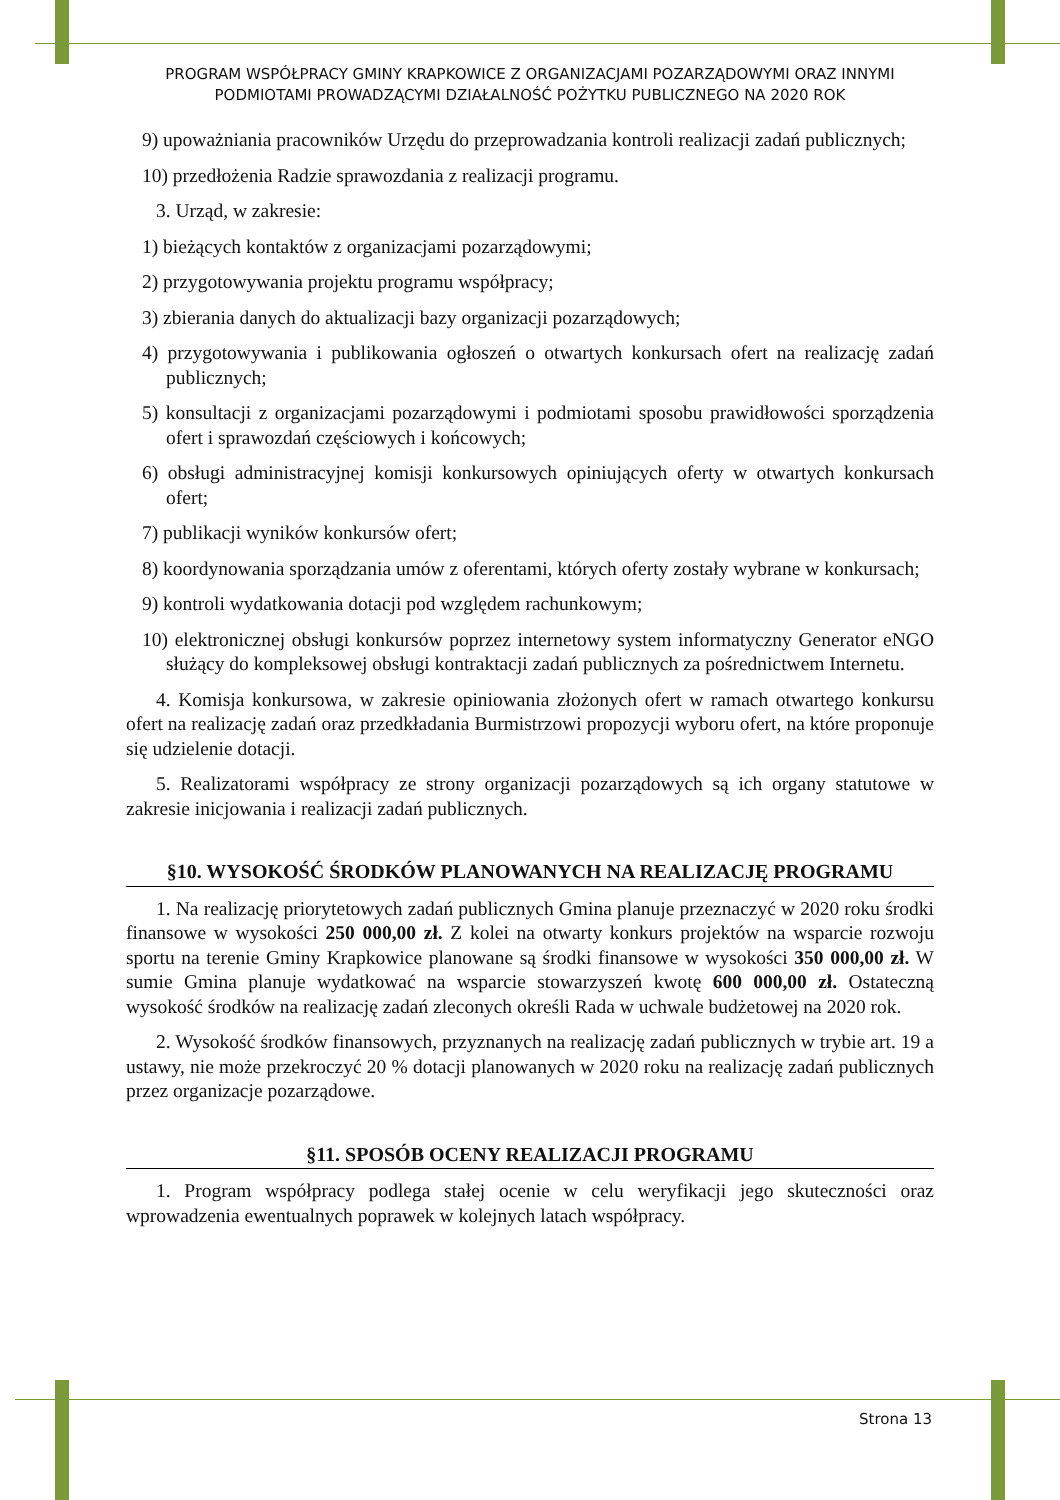PROGRAM WSPÓŁPRACY GMINY KRAPKOWICE Z ORGANIZACJAMI POZARZĄDOWYMI ORAZ INNYMI
PODMIOTAMI PROWADZĄCYMI DZIAŁALNOŚĆ POŻYTKU PUBLICZNEGO NA 2020 ROK
9) upoważniania pracowników Urzędu do przeprowadzania kontroli realizacji zadań publicznych;
10) przedłożenia Radzie sprawozdania z realizacji programu.
3. Urząd, w zakresie:
1) bieżących kontaktów z organizacjami pozarządowymi;
2) przygotowywania projektu programu współpracy;
3) zbierania danych do aktualizacji bazy organizacji pozarządowych;
4) przygotowywania i publikowania ogłoszeń o otwartych konkursach ofert na realizację zadań publicznych;
5) konsultacji z organizacjami pozarządowymi i podmiotami sposobu prawidłowości sporządzenia ofert i sprawozdań częściowych i końcowych;
6) obsługi administracyjnej komisji konkursowych opiniujących oferty w otwartych konkursach ofert;
7) publikacji wyników konkursów ofert;
8) koordynowania sporządzania umów z oferentami, których oferty zostały wybrane w konkursach;
9) kontroli wydatkowania dotacji pod względem rachunkowym;
10) elektronicznej obsługi konkursów poprzez internetowy system informatyczny Generator eNGO służący do kompleksowej obsługi kontraktacji zadań publicznych za pośrednictwem Internetu.
4. Komisja konkursowa, w zakresie opiniowania złożonych ofert w ramach otwartego konkursu ofert na realizację zadań oraz przedkładania Burmistrzowi propozycji wyboru ofert, na które proponuje się udzielenie dotacji.
5. Realizatorami współpracy ze strony organizacji pozarządowych są ich organy statutowe w zakresie inicjowania i realizacji zadań publicznych.
§10. WYSOKOŚĆ ŚRODKÓW PLANOWANYCH NA REALIZACJĘ PROGRAMU
1. Na realizację priorytetowych zadań publicznych Gmina planuje przeznaczyć w 2020 roku środki finansowe w wysokości 250 000,00 zł. Z kolei na otwarty konkurs projektów na wsparcie rozwoju sportu na terenie Gminy Krapkowice planowane są środki finansowe w wysokości 350 000,00 zł. W sumie Gmina planuje wydatkować na wsparcie stowarzyszeń kwotę 600 000,00 zł. Ostateczną wysokość środków na realizację zadań zleconych określi Rada w uchwale budżetowej na 2020 rok.
2. Wysokość środków finansowych, przyznanych na realizację zadań publicznych w trybie art. 19 a ustawy, nie może przekroczyć 20 % dotacji planowanych w 2020 roku na realizację zadań publicznych przez organizacje pozarządowe.
§11. SPOSÓB OCENY REALIZACJI PROGRAMU
1. Program współpracy podlega stałej ocenie w celu weryfikacji jego skuteczności oraz wprowadzenia ewentualnych poprawek w kolejnych latach współpracy.
Strona 13